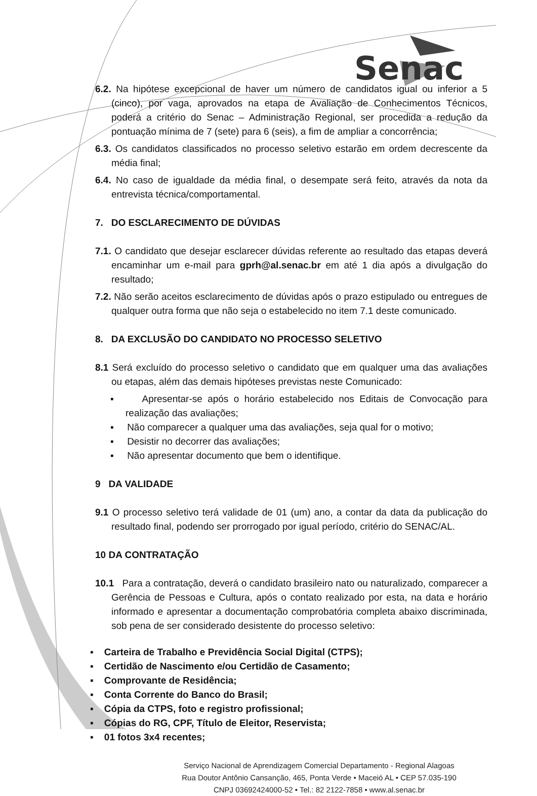Senac
6.2. Na hipótese excepcional de haver um número de candidatos igual ou inferior a 5 (cinco), por vaga, aprovados na etapa de Avaliação de Conhecimentos Técnicos, poderá a critério do Senac – Administração Regional, ser procedida a redução da pontuação mínima de 7 (sete) para 6 (seis), a fim de ampliar a concorrência;
6.3. Os candidatos classificados no processo seletivo estarão em ordem decrescente da média final;
6.4. No caso de igualdade da média final, o desempate será feito, através da nota da entrevista técnica/comportamental.
7. DO ESCLARECIMENTO DE DÚVIDAS
7.1. O candidato que desejar esclarecer dúvidas referente ao resultado das etapas deverá encaminhar um e-mail para gprh@al.senac.br em até 1 dia após a divulgação do resultado;
7.2. Não serão aceitos esclarecimento de dúvidas após o prazo estipulado ou entregues de qualquer outra forma que não seja o estabelecido no item 7.1 deste comunicado.
8. DA EXCLUSÃO DO CANDIDATO NO PROCESSO SELETIVO
8.1 Será excluído do processo seletivo o candidato que em qualquer uma das avaliações ou etapas, além das demais hipóteses previstas neste Comunicado:
▪ Apresentar-se após o horário estabelecido nos Editais de Convocação para realização das avaliações;
▪ Não comparecer a qualquer uma das avaliações, seja qual for o motivo;
▪ Desistir no decorrer das avaliações;
▪ Não apresentar documento que bem o identifique.
9 DA VALIDADE
9.1 O processo seletivo terá validade de 01 (um) ano, a contar da data da publicação do resultado final, podendo ser prorrogado por igual período, critério do SENAC/AL.
10 DA CONTRATAÇÃO
10.1 Para a contratação, deverá o candidato brasileiro nato ou naturalizado, comparecer a Gerência de Pessoas e Cultura, após o contato realizado por esta, na data e horário informado e apresentar a documentação comprobatória completa abaixo discriminada, sob pena de ser considerado desistente do processo seletivo:
▪ Carteira de Trabalho e Previdência Social Digital (CTPS);
▪ Certidão de Nascimento e/ou Certidão de Casamento;
▪ Comprovante de Residência;
▪ Conta Corrente do Banco do Brasil;
▪ Cópia da CTPS, foto e registro profissional;
▪ Cópias do RG, CPF, Título de Eleitor, Reservista;
▪ 01 fotos 3x4 recentes;
Serviço Nacional de Aprendizagem Comercial Departamento - Regional Alagoas
Rua Doutor Antônio Cansanção, 465, Ponta Verde • Maceió AL • CEP 57.035-190
CNPJ 03692424000‑52 • Tel.: 82 2122-7858 • www.al.senac.br